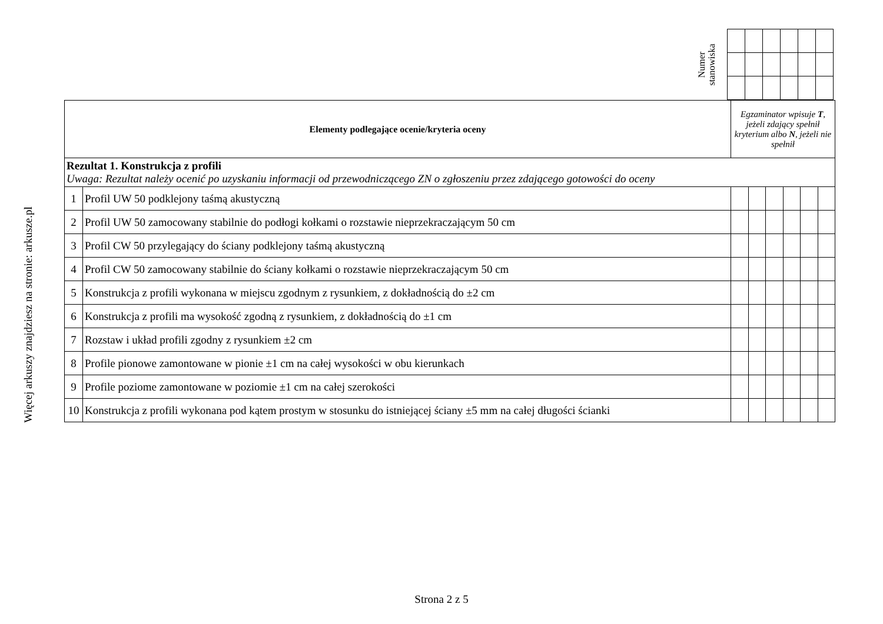Więcej arkuszy znajdziesz na stronie: arkusze.pl
Numer
stanowiska
| Elementy podlegające ocenie/kryteria oceny | | Egzaminator wpisuje T , jeżeli zdający spełnił kryterium albo N , jeżeli nie spełnił | | | | | |
| Rezultat 1. Konstrukcja z profili Uwaga: Rezultat należy ocenić po uzyskaniu informacji od przewodniczącego ZN o zgłoszeniu przez zdającego gotowości do oceny | | | | | | | |
| 1 | Profil UW 50 podklejony taśmą akustyczną | | | | | | |
| 2 | Profil UW 50 zamocowany stabilnie do podłogi kołkami o rozstawie nieprzekraczającym 50 cm | | | | | | |
| 3 | Profil CW 50 przylegający do ściany podklejony taśmą akustyczną | | | | | | |
| 4 | Profil CW 50 zamocowany stabilnie do ściany kołkami o rozstawie nieprzekraczającym 50 cm | | | | | | |
| 5 | Konstrukcja z profili wykonana w miejscu zgodnym z rysunkiem, z dokładnością do ±2 cm | | | | | | |
| 6 | Konstrukcja z profili ma wysokość zgodną z rysunkiem, z dokładnością do ±1 cm | | | | | | |
| 7 | Rozstaw i układ profili zgodny z rysunkiem ±2 cm | | | | | | |
| 8 | Profile pionowe zamontowane w pionie ±1 cm na całej wysokości w obu kierunkach | | | | | | |
| 9 | Profile poziome zamontowane w poziomie ±1 cm na całej szerokości | | | | | | |
| 10 | Konstrukcja z profili wykonana pod kątem prostym w stosunku do istniejącej ściany ±5 mm na całej długości ścianki | | | | | | |
Strona 2 z 5